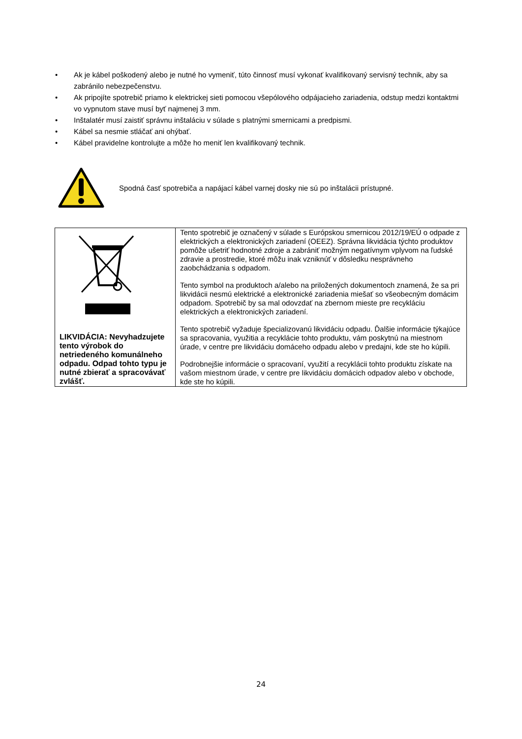• Ak je kábel poškodený alebo je nutné ho vymeniť, túto činnosť musí vykonať kvalifikovaný servisný technik, aby sa zabránilo nebezpečenstvu.
• Ak pripojíte spotrebič priamo k elektrickej sieti pomocou všepólového odpájacieho zariadenia, odstup medzi kontaktmi vo vypnutom stave musí byť najmenej 3 mm.
• Inštalatér musí zaistiť správnu inštaláciu v súlade s platnými smernicami a predpismi.
• Kábel sa nesmie stláčať ani ohýbať.
• Kábel pravidelne kontrolujte a môže ho meniť len kvalifikovaný technik.
Spodná časť spotrebiča a napájací kábel varnej dosky nie sú po inštalácii prístupné.
| LIKVIDÁCIA: Nevyhadzujete tento výrobok do netriedeného komunálneho odpadu. Odpad tohto typu je nutné zbierať a spracovávať zvlášť. | Tento spotrebič je označený v súlade s Európskou smernicou 2012/19/EÚ o odpade z elektrických a elektronických zariadení (OEEZ). Správna likvidácia týchto produktov pomôže ušetriť hodnotné zdroje a zabrániť možným negatívnym vplyvom na ľudské zdravie a prostredie, ktoré môžu inak vzniknúť v dôsledku nesprávneho zaobchádzania s odpadom. Tento symbol na produktoch a/alebo na priložených dokumentoch znamená, že sa pri likvidácii nesmú elektrické a elektronické zariadenia miešať so všeobecným domácim odpadom. Spotrebič by sa mal odovzdať na zbernom mieste pre recykláciu elektrických a elektronických zariadení. Tento spotrebič vyžaduje špecializovanú likvidáciu odpadu. Ďalšie informácie týkajúce sa spracovania, využitia a recyklácie tohto produktu, vám poskytnú na miestnom úrade, v centre pre likvidáciu domáceho odpadu alebo v predajni, kde ste ho kúpili. Podrobnejšie informácie o spracovaní, využití a recyklácii tohto produktu získate na vašom miestnom úrade, v centre pre likvidáciu domácich odpadov alebo v obchode, kde ste ho kúpili. |
24